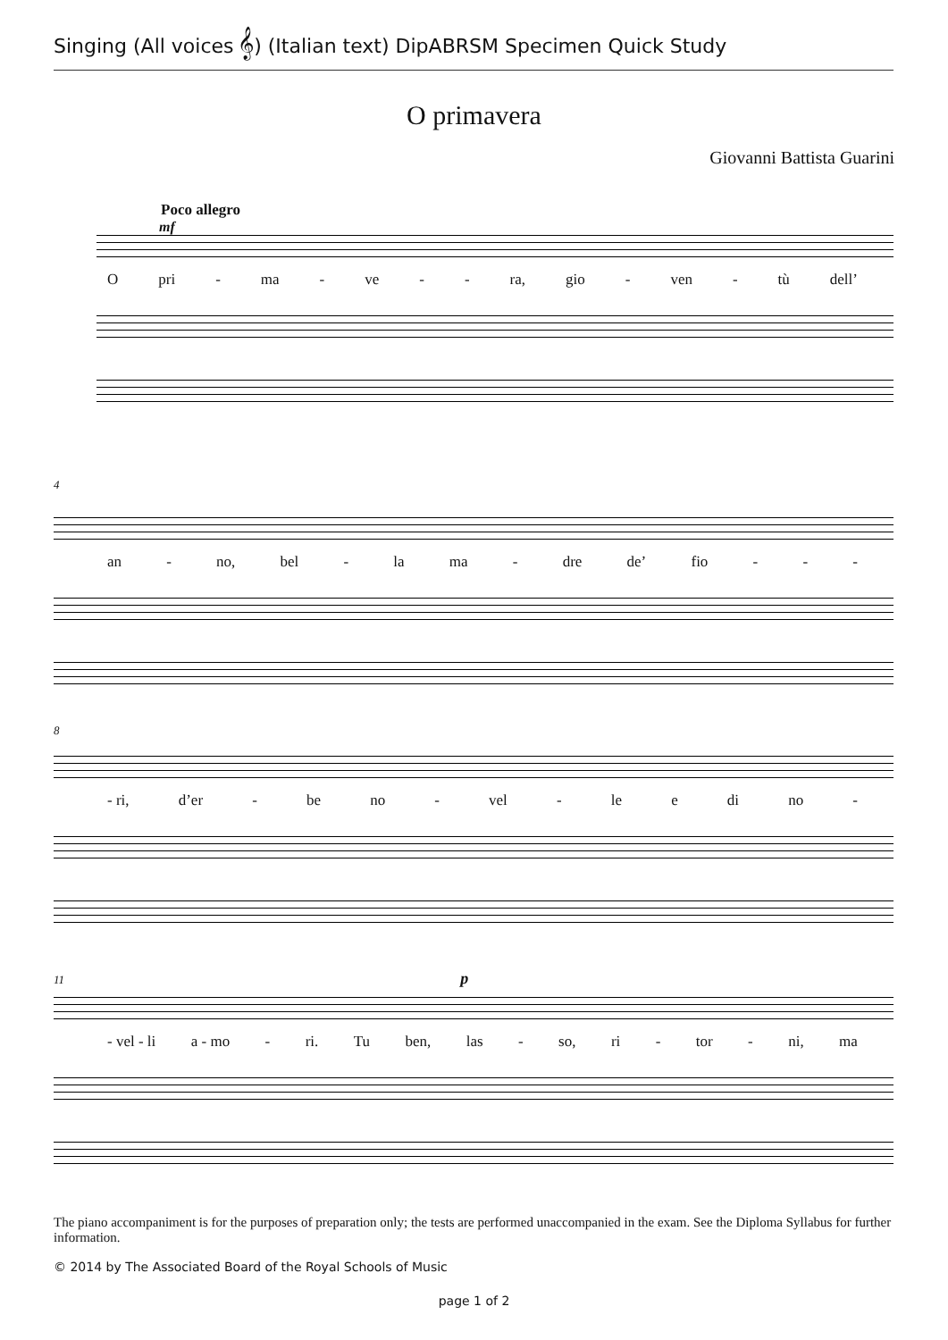Singing (All voices 𝄞) (Italian text) DipABRSM Specimen Quick Study
O primavera
Giovanni Battista Guarini
Poco allegro
mf
Opri - ma - ve - - ra, gio - ven - tù dell’
4
an - no, bel - la ma - dre de’ fio - - -
8
- ri, d’er - be no - vel - le e di no -
11 p
- vel - li a - mo - ri. Tu ben, las - so, ri - tor - ni, ma
The piano accompaniment is for the purposes of preparation only; the tests are performed unaccompanied in the exam. See the Diploma Syllabus for further information.
© 2014 by The Associated Board of the Royal Schools of Music
page 1 of 2